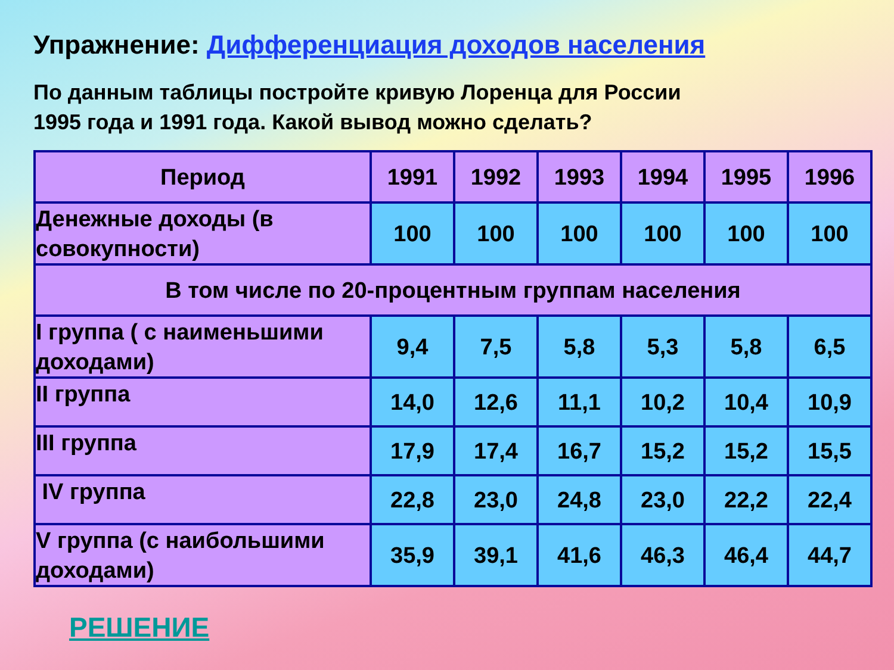Упражнение: Дифференциация доходов населения
По данным таблицы постройте кривую Лоренца для России
1995 года и 1991 года. Какой вывод можно сделать?
| Период | 1991 | 1992 | 1993 | 1994 | 1995 | 1996 |
| --- | --- | --- | --- | --- | --- | --- |
| Денежные доходы (в совокупности) | 100 | 100 | 100 | 100 | 100 | 100 |
| В том числе по 20-процентным группам населения | | | | | | |
| I группа ( с наименьшими доходами) | 9,4 | 7,5 | 5,8 | 5,3 | 5,8 | 6,5 |
| II группа | 14,0 | 12,6 | 11,1 | 10,2 | 10,4 | 10,9 |
| III группа | 17,9 | 17,4 | 16,7 | 15,2 | 15,2 | 15,5 |
| IV группа | 22,8 | 23,0 | 24,8 | 23,0 | 22,2 | 22,4 |
| V группа (с наибольшими доходами) | 35,9 | 39,1 | 41,6 | 46,3 | 46,4 | 44,7 |
РЕШЕНИЕ